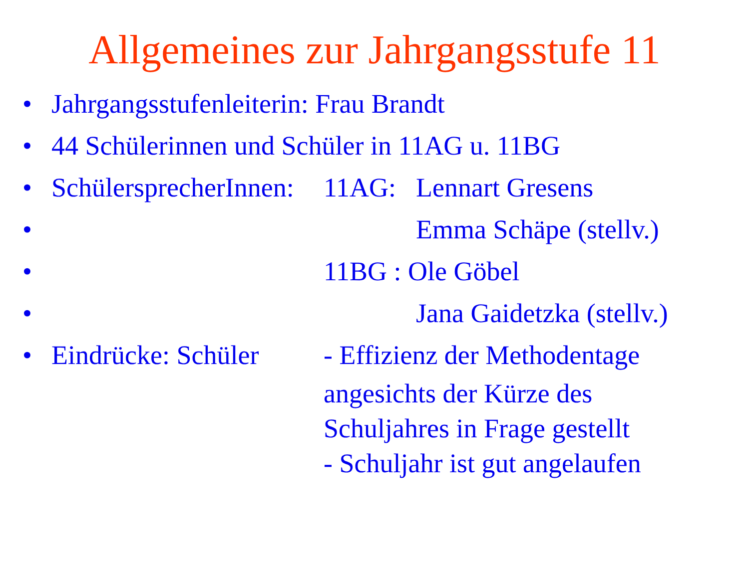Allgemeines zur Jahrgangsstufe 11
• Jahrgangsstufenleiterin: Frau Brandt
• 44 Schülerinnen und Schüler in 11AG u. 11BG
• SchülersprecherInnen: 11AG: Lennart Gresens
• Emma Schäpe (stellv.)
• 11BG : Ole Göbel
• Jana Gaidetzka (stellv.)
• Eindrücke: Schüler - Effizienz der Methodentage
angesichts der Kürze des
Schuljahres in Frage gestellt
- Schuljahr ist gut angelaufen